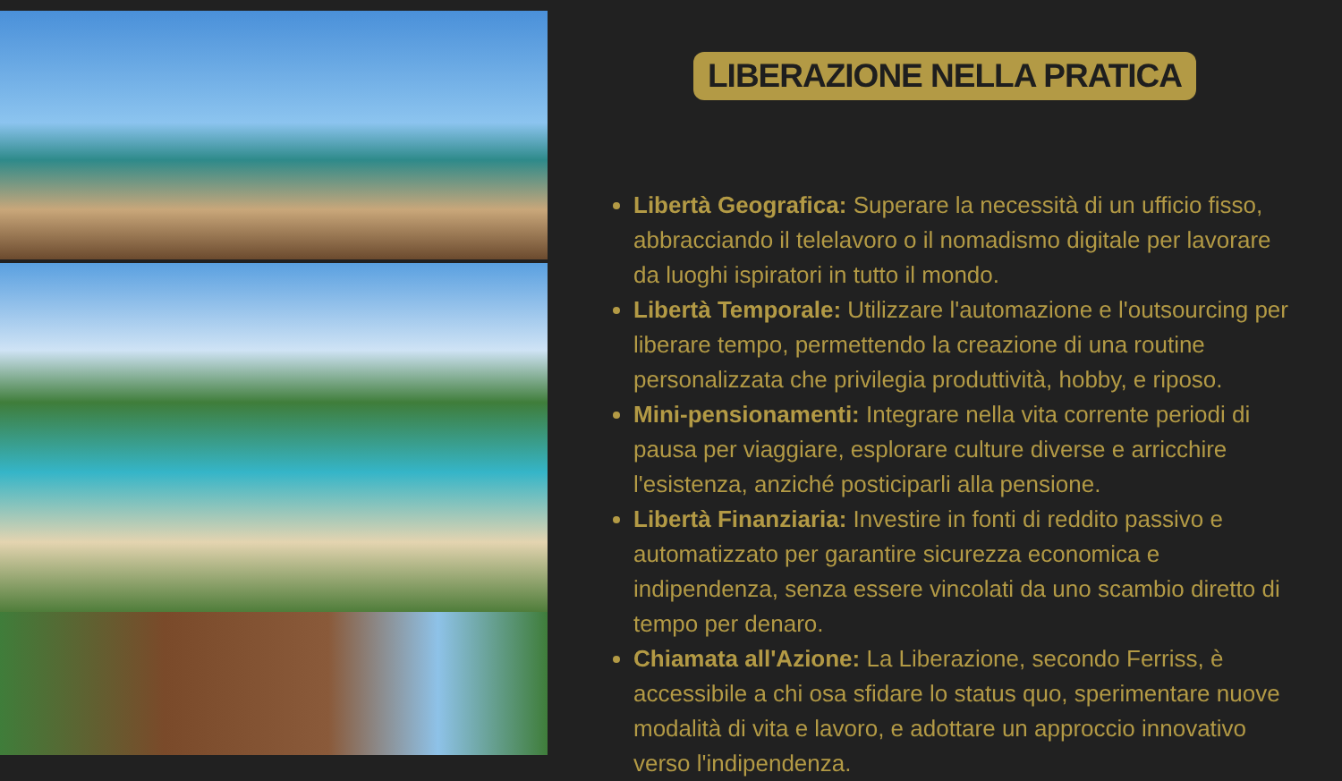LIBERAZIONE NELLA PRATICA
Libertà Geografica: Superare la necessità di un ufficio fisso, abbracciando il telelavoro o il nomadismo digitale per lavorare da luoghi ispiratori in tutto il mondo.
Libertà Temporale: Utilizzare l'automazione e l'outsourcing per liberare tempo, permettendo la creazione di una routine personalizzata che privilegia produttività, hobby, e riposo.
Mini-pensionamenti: Integrare nella vita corrente periodi di pausa per viaggiare, esplorare culture diverse e arricchire l'esistenza, anziché posticiparli alla pensione.
Libertà Finanziaria: Investire in fonti di reddito passivo e automatizzato per garantire sicurezza economica e indipendenza, senza essere vincolati da uno scambio diretto di tempo per denaro.
Chiamata all'Azione: La Liberazione, secondo Ferriss, è accessibile a chi osa sfidare lo status quo, sperimentare nuove modalità di vita e lavoro, e adottare un approccio innovativo verso l'indipendenza.